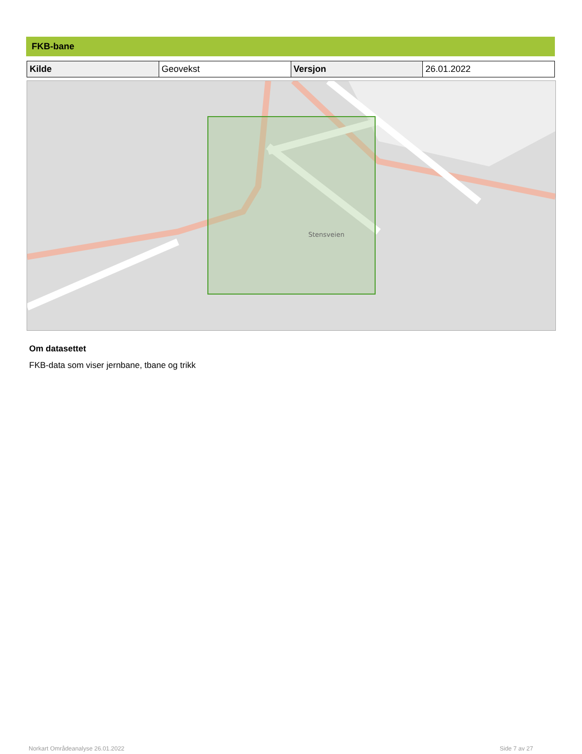FKB-bane
| Kilde | Geovekst | Versjon | 26.01.2022 |
Stensveien
Om datasettet
FKB-data som viser jernbane, tbane og trikk
Norkart Områdeanalyse 26.01.2022
Side 7 av 27